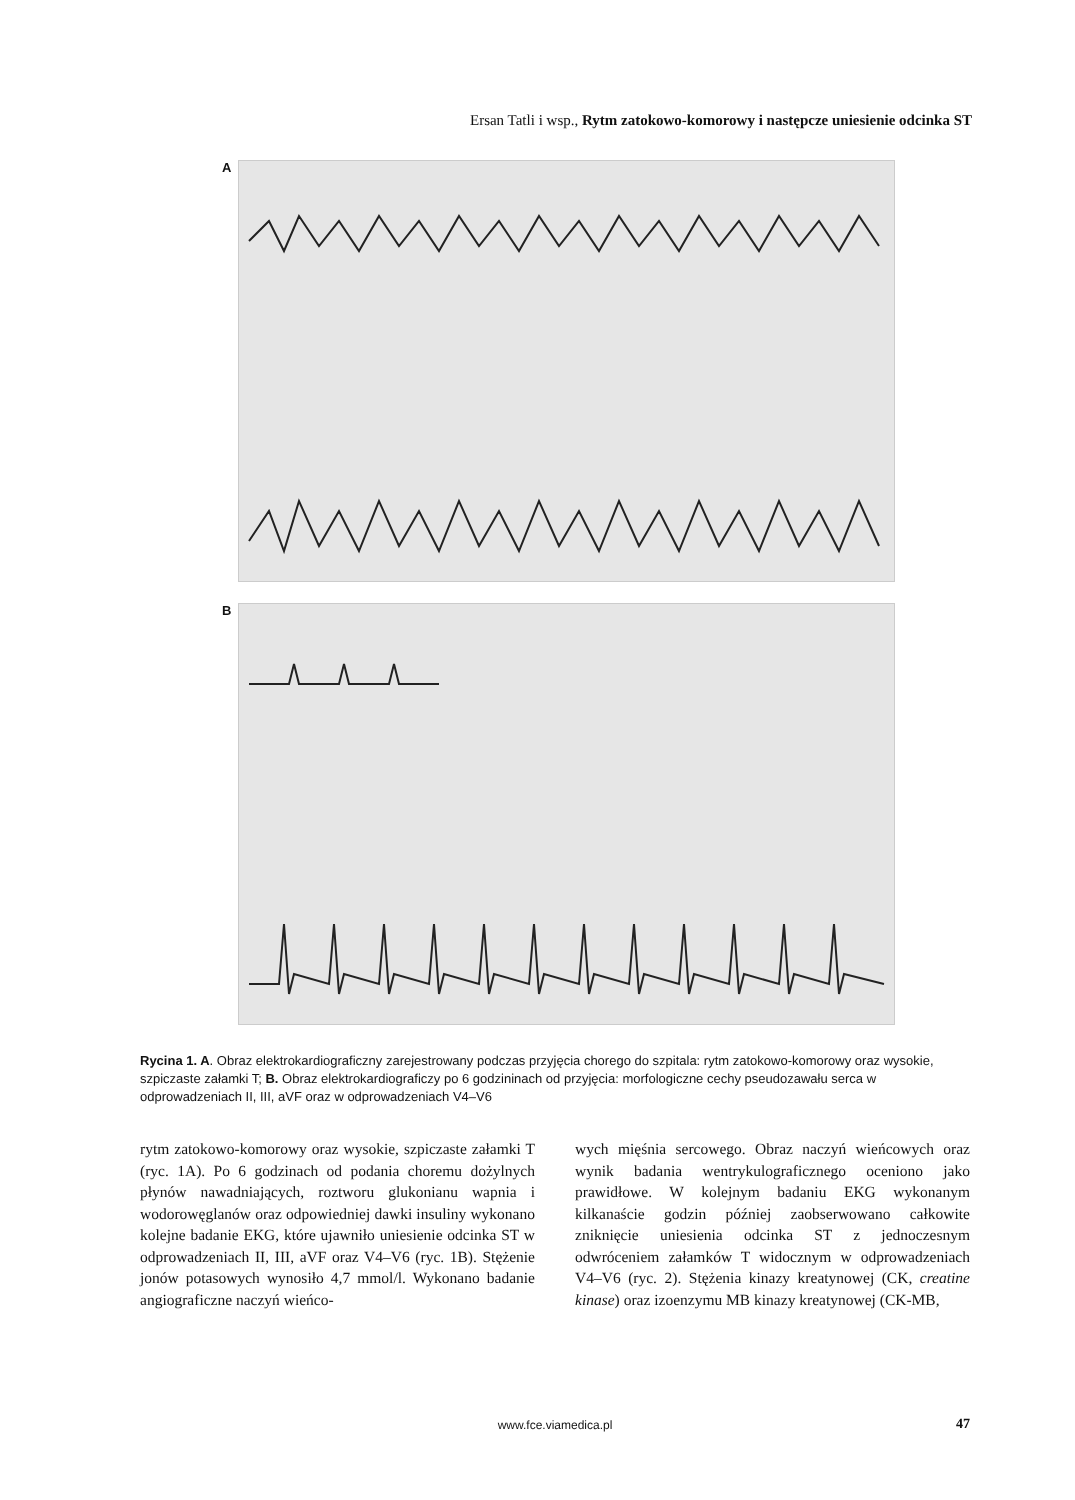Ersan Tatli i wsp., Rytm zatokowo-komorowy i następcze uniesienie odcinka ST
A
B
Rycina 1. A. Obraz elektrokardiograficzny zarejestrowany podczas przyjęcia chorego do szpitala: rytm zatokowo-komorowy oraz wysokie, szpiczaste załamki T; B. Obraz elektrokardiograficzy po 6 godzininach od przyjęcia: morfologiczne cechy pseudozawału serca w odprowadzeniach II, III, aVF oraz w odprowadzeniach V4–V6
rytm zatokowo-komorowy oraz wysokie, szpiczaste załamki T (ryc. 1A). Po 6 godzinach od podania choremu dożylnych płynów nawadniających, roztworu glukonianu wapnia i wodorowęglanów oraz odpowiedniej dawki insuliny wykonano kolejne badanie EKG, które ujawniło uniesienie odcinka ST w odprowadzeniach II, III, aVF oraz V4–V6 (ryc. 1B). Stężenie jonów potasowych wynosiło 4,7 mmol/l. Wykonano badanie angiograficzne naczyń wieńco-
wych mięśnia sercowego. Obraz naczyń wieńcowych oraz wynik badania wentrykulograficznego oceniono jako prawidłowe. W kolejnym badaniu EKG wykonanym kilkanaście godzin później zaobserwowano całkowite zniknięcie uniesienia odcinka ST z jednoczesnym odwróceniem załamków T widocznym w odprowadzeniach V4–V6 (ryc. 2). Stężenia kinazy kreatynowej (CK, creatine kinase) oraz izoenzymu MB kinazy kreatynowej (CK-MB,
www.fce.viamedica.pl 47